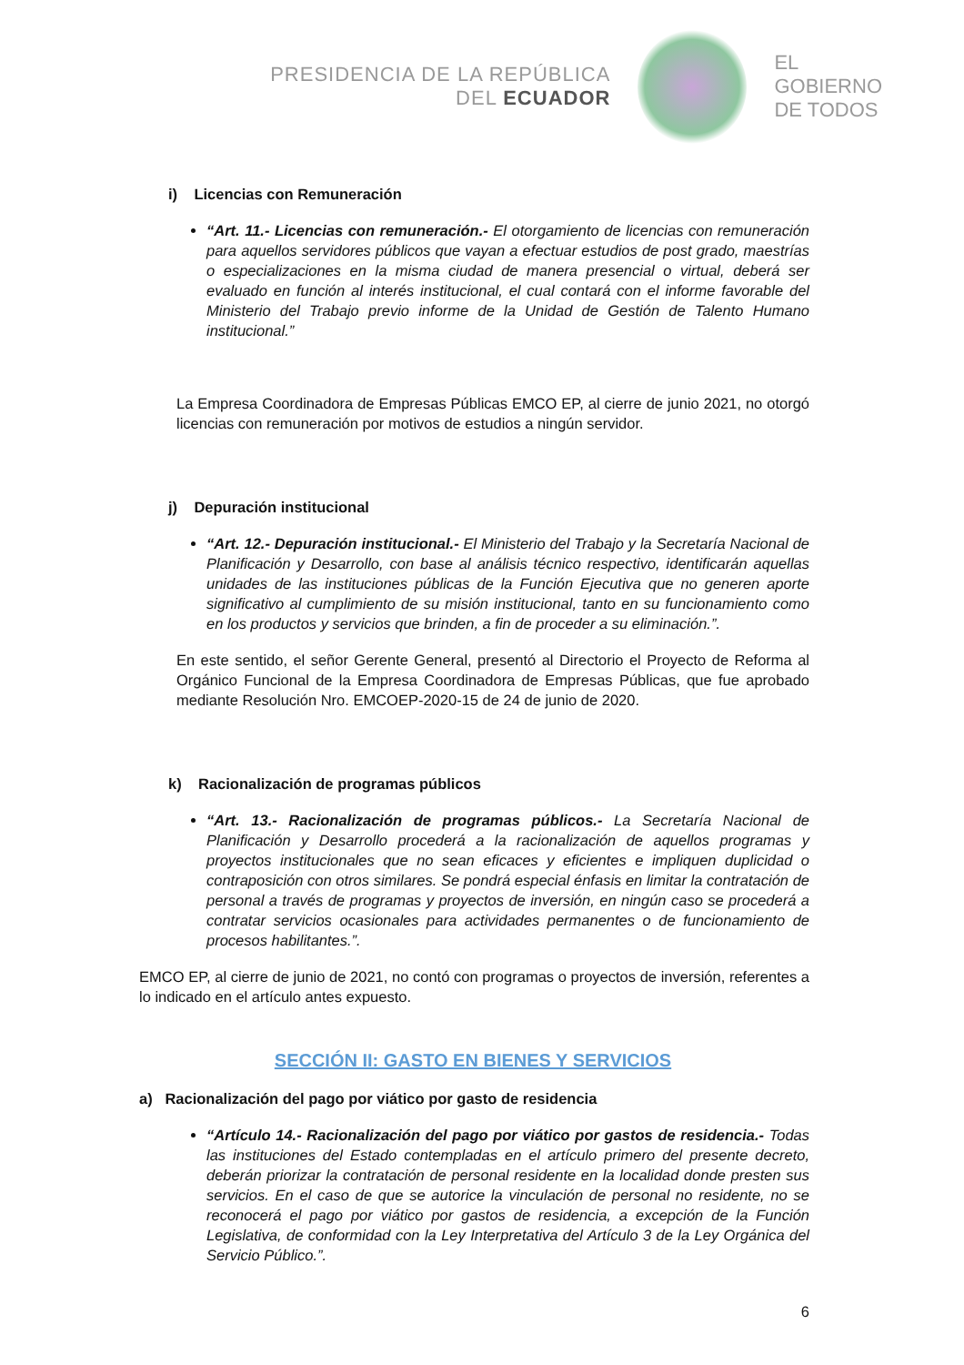PRESIDENCIA DE LA REPÚBLICA
DEL ECUADOR
EL
GOBIERNO
DE TODOS
i) Licencias con Remuneración
“Art. 11.- Licencias con remuneración.- El otorgamiento de licencias con remuneración para aquellos servidores públicos que vayan a efectuar estudios de post grado, maestrías o especializaciones en la misma ciudad de manera presencial o virtual, deberá ser evaluado en función al interés institucional, el cual contará con el informe favorable del Ministerio del Trabajo previo informe de la Unidad de Gestión de Talento Humano institucional.”
La Empresa Coordinadora de Empresas Públicas EMCO EP, al cierre de junio 2021, no otorgó licencias con remuneración por motivos de estudios a ningún servidor.
j) Depuración institucional
“Art. 12.- Depuración institucional.- El Ministerio del Trabajo y la Secretaría Nacional de Planificación y Desarrollo, con base al análisis técnico respectivo, identificarán aquellas unidades de las instituciones públicas de la Función Ejecutiva que no generen aporte significativo al cumplimiento de su misión institucional, tanto en su funcionamiento como en los productos y servicios que brinden, a fin de proceder a su eliminación.”.
En este sentido, el señor Gerente General, presentó al Directorio el Proyecto de Reforma al Orgánico Funcional de la Empresa Coordinadora de Empresas Públicas, que fue aprobado mediante Resolución Nro. EMCOEP-2020-15 de 24 de junio de 2020.
k) Racionalización de programas públicos
“Art. 13.- Racionalización de programas públicos.- La Secretaría Nacional de Planificación y Desarrollo procederá a la racionalización de aquellos programas y proyectos institucionales que no sean eficaces y eficientes e impliquen duplicidad o contraposición con otros similares. Se pondrá especial énfasis en limitar la contratación de personal a través de programas y proyectos de inversión, en ningún caso se procederá a contratar servicios ocasionales para actividades permanentes o de funcionamiento de procesos habilitantes.”.
EMCO EP, al cierre de junio de 2021, no contó con programas o proyectos de inversión, referentes a lo indicado en el artículo antes expuesto.
SECCIÓN II: GASTO EN BIENES Y SERVICIOS
a) Racionalización del pago por viático por gasto de residencia
“Artículo 14.- Racionalización del pago por viático por gastos de residencia.- Todas las instituciones del Estado contempladas en el artículo primero del presente decreto, deberán priorizar la contratación de personal residente en la localidad donde presten sus servicios. En el caso de que se autorice la vinculación de personal no residente, no se reconocerá el pago por viático por gastos de residencia, a excepción de la Función Legislativa, de conformidad con la Ley Interpretativa del Artículo 3 de la Ley Orgánica del Servicio Público.”.
6